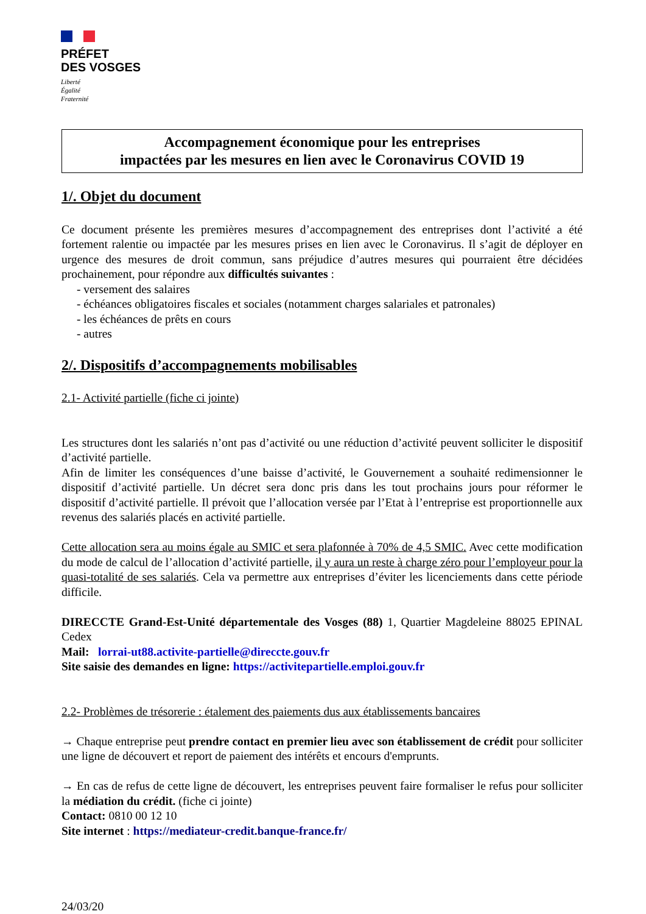PRÉFET
DES VOSGES
Liberté
Égalité
Fraternité
Accompagnement économique pour les entreprises
impactées par les mesures en lien avec le Coronavirus COVID 19
1/. Objet du document
Ce document présente les premières mesures d’accompagnement des entreprises dont l’activité a été fortement ralentie ou impactée par les mesures prises en lien avec le Coronavirus. Il s’agit de déployer en urgence des mesures de droit commun, sans préjudice d’autres mesures qui pourraient être décidées prochainement, pour répondre aux difficultés suivantes :
- versement des salaires
- échéances obligatoires fiscales et sociales (notamment charges salariales et patronales)
- les échéances de prêts en cours
- autres
2/. Dispositifs d’accompagnements mobilisables
2.1- Activité partielle (fiche ci jointe)
Les structures dont les salariés n’ont pas d’activité ou une réduction d’activité peuvent solliciter le dispositif d’activité partielle.
Afin de limiter les conséquences d’une baisse d’activité, le Gouvernement a souhaité redimensionner le dispositif d’activité partielle. Un décret sera donc pris dans les tout prochains jours pour réformer le dispositif d’activité partielle. Il prévoit que l’allocation versée par l’Etat à l’entreprise est proportionnelle aux revenus des salariés placés en activité partielle.
Cette allocation sera au moins égale au SMIC et sera plafonnée à 70% de 4,5 SMIC. Avec cette modification du mode de calcul de l’allocation d’activité partielle, il y aura un reste à charge zéro pour l’employeur pour la quasi-totalité de ses salariés. Cela va permettre aux entreprises d’éviter les licenciements dans cette période difficile.
DIRECCTE Grand-Est-Unité départementale des Vosges (88) 1, Quartier Magdeleine 88025 EPINAL Cedex
Mail: lorrai-ut88.activite-partielle@direccte.gouv.fr
Site saisie des demandes en ligne: https://activitepartielle.emploi.gouv.fr
2.2- Problèmes de trésorerie : étalement des paiements dus aux établissements bancaires
→ Chaque entreprise peut prendre contact en premier lieu avec son établissement de crédit pour solliciter une ligne de découvert et report de paiement des intérêts et encours d'emprunts.
→ En cas de refus de cette ligne de découvert, les entreprises peuvent faire formaliser le refus pour solliciter la médiation du crédit. (fiche ci jointe)
Contact: 0810 00 12 10
Site internet : https://mediateur-credit.banque-france.fr/
24/03/20